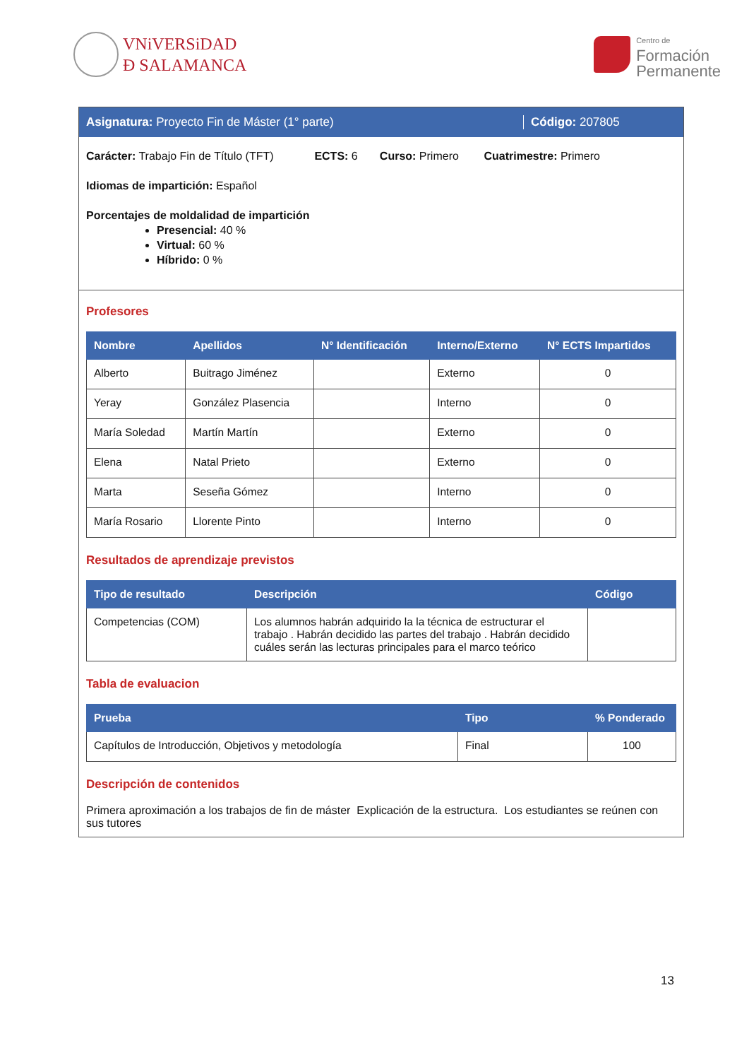VNiVERSiDAD
Ð SALAMANCA
Centro de
Formación
Permanente
Asignatura: Proyecto Fin de Máster (1° parte) Código: 207805
Carácter: Trabajo Fin de Título (TFT) ECTS: 6 Curso: Primero Cuatrimestre: Primero
Idiomas de impartición: Español
Porcentajes de moldalidad de impartición
Presencial: 40 %
Virtual: 60 %
Híbrido: 0 %
Profesores
| Nombre | Apellidos | N° Identificación | Interno/Externo | N° ECTS Impartidos |
| --- | --- | --- | --- | --- |
| Alberto | Buitrago Jiménez | | Externo | 0 |
| Yeray | González Plasencia | | Interno | 0 |
| María Soledad | Martín Martín | | Externo | 0 |
| Elena | Natal Prieto | | Externo | 0 |
| Marta | Seseña Gómez | | Interno | 0 |
| María Rosario | Llorente Pinto | | Interno | 0 |
Resultados de aprendizaje previstos
| Tipo de resultado | Descripción | Código |
| --- | --- | --- |
| Competencias (COM) | Los alumnos habrán adquirido la la técnica de estructurar el trabajo . Habrán decidido las partes del trabajo . Habrán decidido cuáles serán las lecturas principales para el marco teórico | |
Tabla de evaluacion
| Prueba | Tipo | % Ponderado |
| --- | --- | --- |
| Capítulos de Introducción, Objetivos y metodología | Final | 100 |
Descripción de contenidos
Primera aproximación a los trabajos de fin de máster Explicación de la estructura. Los estudiantes se reúnen con sus tutores
13